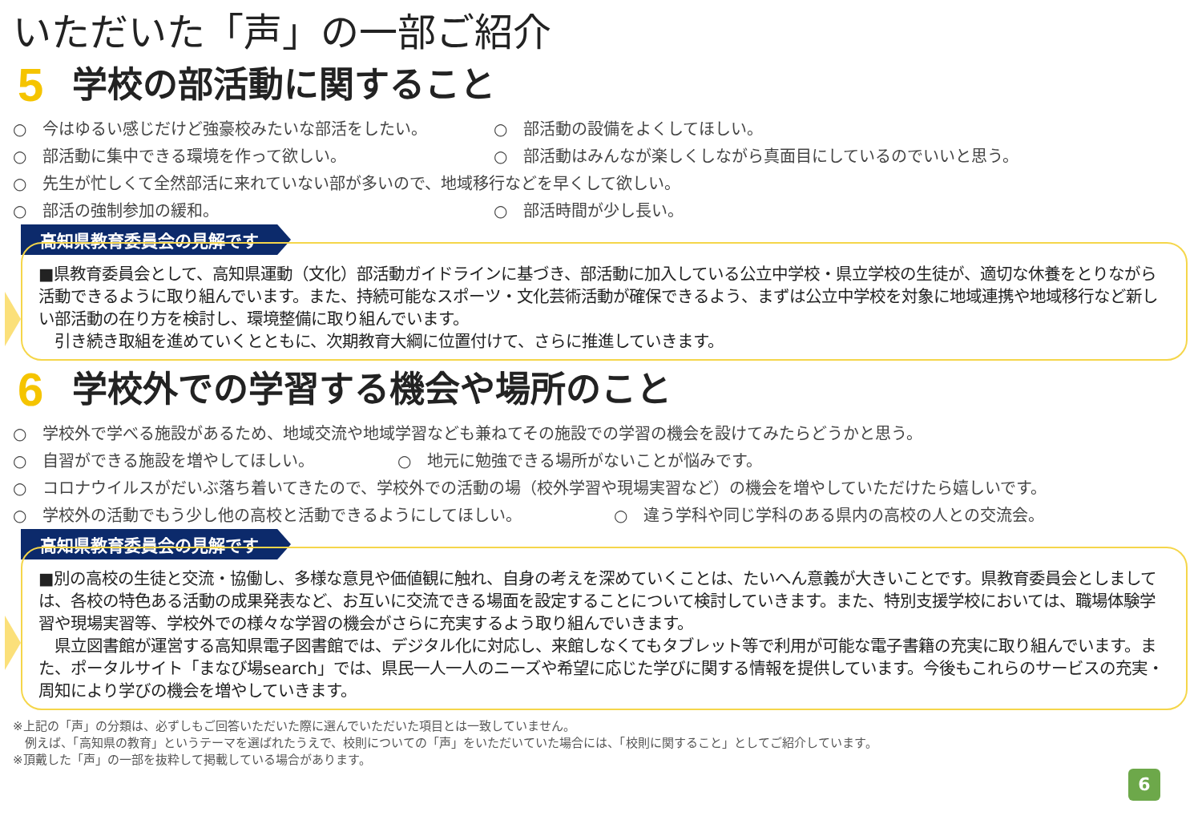いただいた「声」の一部ご紹介
5 学校の部活動に関すること
○　今はゆるい感じだけど強豪校みたいな部活をしたい。 ○　部活動の設備をよくしてほしい。
○　部活動に集中できる環境を作って欲しい。 ○　部活動はみんなが楽しくしながら真面目にしているのでいいと思う。
○　先生が忙しくて全然部活に来れていない部が多いので、地域移行などを早くして欲しい。
○　部活の強制参加の緩和。 ○　部活時間が少し長い。
高知県教育委員会の見解です
■県教育委員会として、高知県運動（文化）部活動ガイドラインに基づき、部活動に加入している公立中学校・県立学校の生徒が、適切な休養をとりながら活動できるように取り組んでいます。また、持続可能なスポーツ・文化芸術活動が確保できるよう、まずは公立中学校を対象に地域連携や地域移行など新しい部活動の在り方を検討し、環境整備に取り組んでいます。
　引き続き取組を進めていくとともに、次期教育大綱に位置付けて、さらに推進していきます。
6 学校外での学習する機会や場所のこと
○　学校外で学べる施設があるため、地域交流や地域学習なども兼ねてその施設での学習の機会を設けてみたらどうかと思う。
○　自習ができる施設を増やしてほしい。 ○　地元に勉強できる場所がないことが悩みです。
○　コロナウイルスがだいぶ落ち着いてきたので、学校外での活動の場（校外学習や現場実習など）の機会を増やしていただけたら嬉しいです。
○　学校外の活動でもう少し他の高校と活動できるようにしてほしい。 ○　違う学科や同じ学科のある県内の高校の人との交流会。
高知県教育委員会の見解です
■別の高校の生徒と交流・協働し、多様な意見や価値観に触れ、自身の考えを深めていくことは、たいへん意義が大きいことです。県教育委員会としましては、各校の特色ある活動の成果発表など、お互いに交流できる場面を設定することについて検討していきます。また、特別支援学校においては、職場体験学習や現場実習等、学校外での様々な学習の機会がさらに充実するよう取り組んでいきます。
　県立図書館が運営する高知県電子図書館では、デジタル化に対応し、来館しなくてもタブレット等で利用が可能な電子書籍の充実に取り組んでいます。また、ポータルサイト「まなび場search」では、県民一人一人のニーズや希望に応じた学びに関する情報を提供しています。今後もこれらのサービスの充実・周知により学びの機会を増やしていきます。
※上記の「声」の分類は、必ずしもご回答いただいた際に選んでいただいた項目とは一致していません。
　例えば、「高知県の教育」というテーマを選ばれたうえで、校則についての「声」をいただいていた場合には、「校則に関すること」としてご紹介しています。
※頂戴した「声」の一部を抜粋して掲載している場合があります。
6